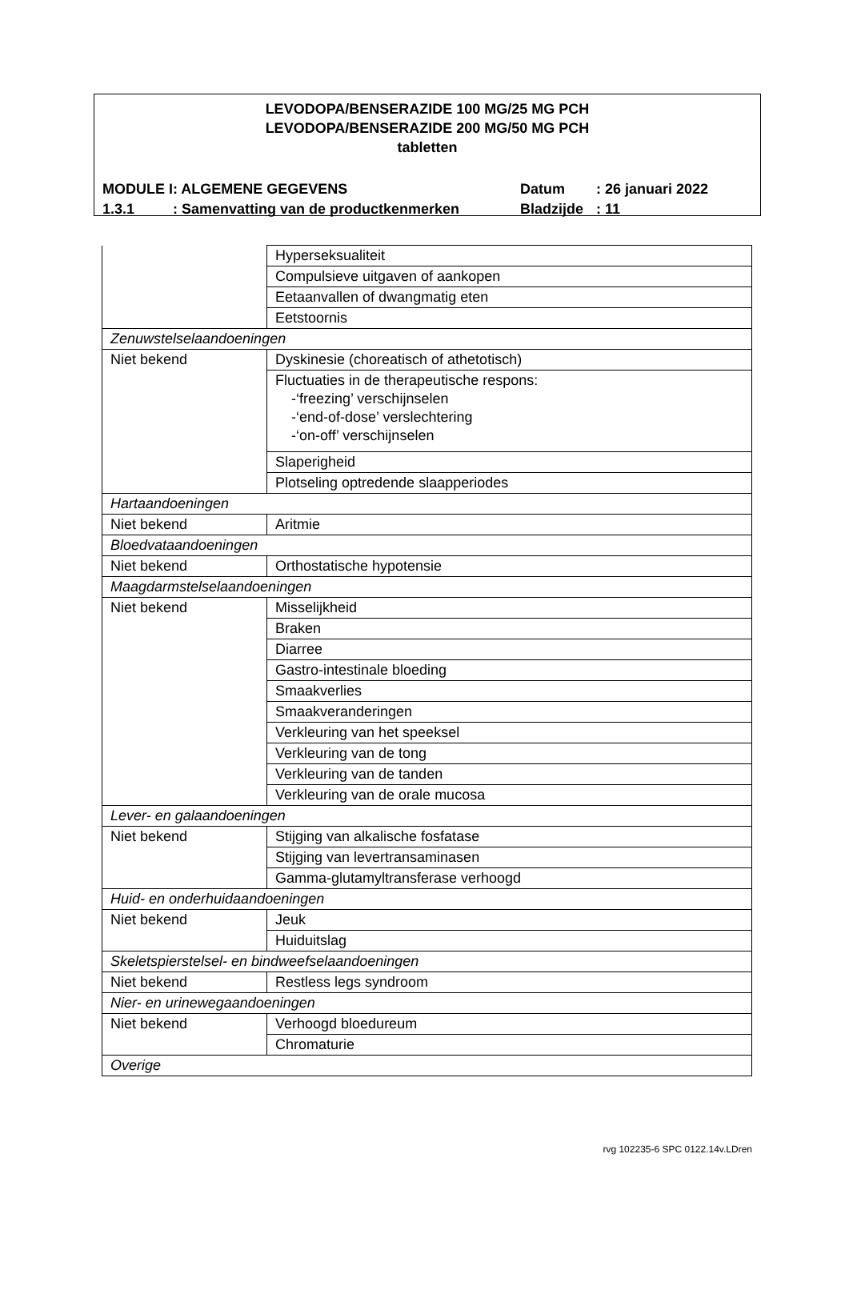LEVODOPA/BENSERAZIDE 100 MG/25 MG PCH
LEVODOPA/BENSERAZIDE 200 MG/50 MG PCH
tabletten
| MODULE I | : ALGEMENE GEGEVENS | Datum | : 26 januari 2022 |
| 1.3.1 | : Samenvatting van de productkenmerken | Bladzijde | : 11 |
| | Hyperseksualiteit |
| | Compulsieve uitgaven of aankopen |
| | Eetaanvallen of dwangmatig eten |
| | Eetstoornis |
| Zenuwstelselaandoeningen | |
| Niet bekend | Dyskinesie (choreatisch of athetotisch) |
| | Fluctuaties in de therapeutische respons: -‘freezing’ verschijnselen -‘end-of-dose’ verslechtering -‘on-off’ verschijnselen |
| | Slaperigheid |
| | Plotseling optredende slaapperiodes |
| Hartaandoeningen | |
| Niet bekend | Aritmie |
| Bloedvataandoeningen | |
| Niet bekend | Orthostatische hypotensie |
| Maagdarmstelselaandoeningen | |
| Niet bekend | Misselijkheid |
| | Braken |
| | Diarree |
| | Gastro-intestinale bloeding |
| | Smaakverlies |
| | Smaakveranderingen |
| | Verkleuring van het speeksel |
| | Verkleuring van de tong |
| | Verkleuring van de tanden |
| | Verkleuring van de orale mucosa |
| Lever- en galaandoeningen | |
| Niet bekend | Stijging van alkalische fosfatase |
| | Stijging van levertransaminasen |
| | Gamma-glutamyltransferase verhoogd |
| Huid- en onderhuidaandoeningen | |
| Niet bekend | Jeuk |
| | Huiduitslag |
| Skeletspierstelsel- en bindweefselaandoeningen | |
| Niet bekend | Restless legs syndroom |
| Nier- en urinewegaandoeningen | |
| Niet bekend | Verhoogd bloedureum |
| | Chromaturie |
| Overige | |
rvg 102235-6 SPC 0122.14v.LDren